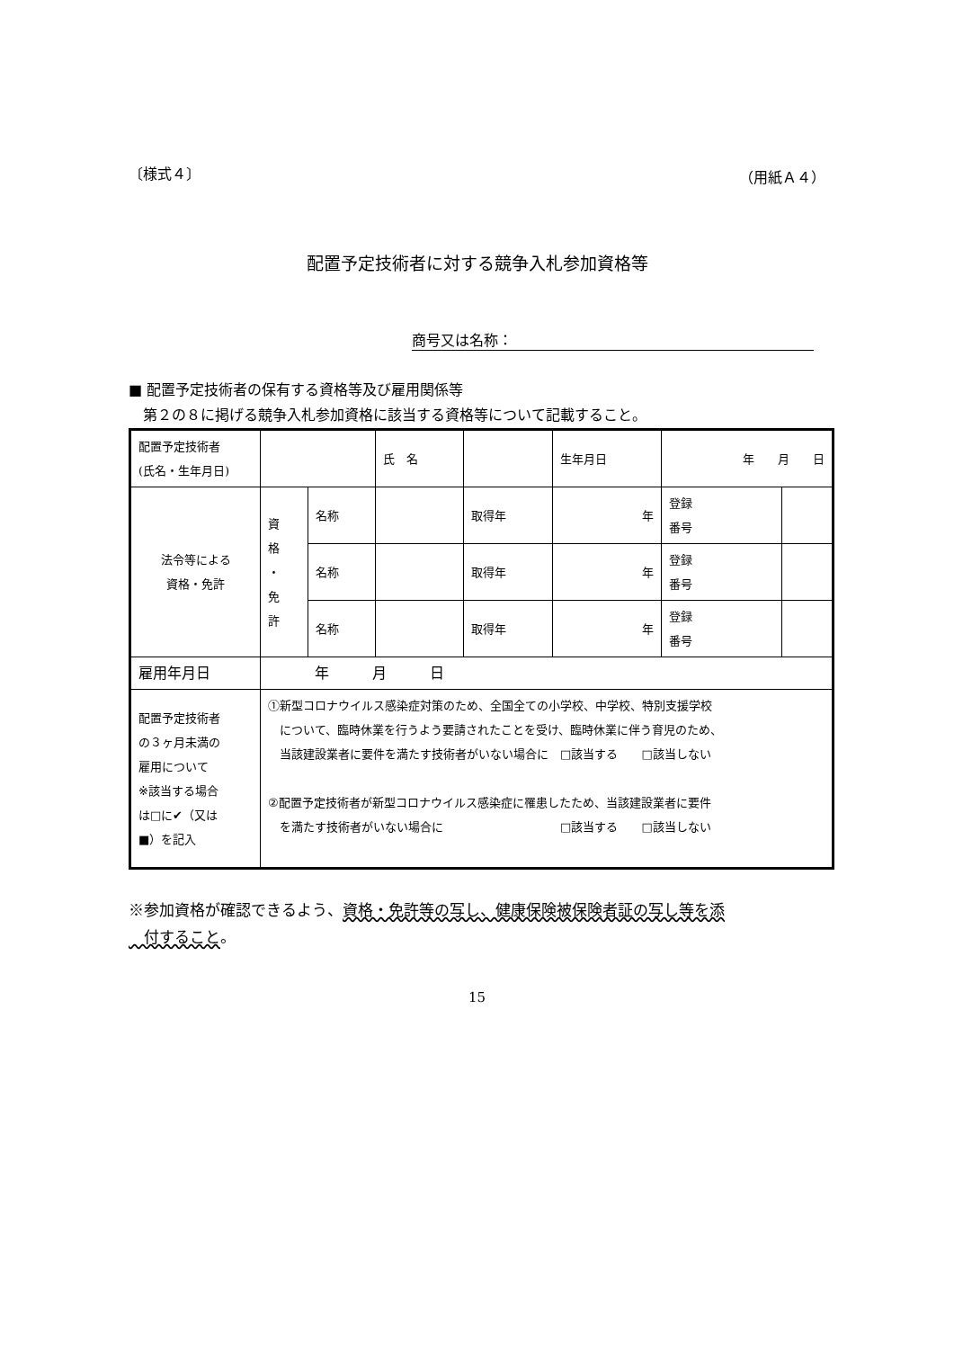〔様式４〕 （用紙Ａ４）
配置予定技術者に対する競争入札参加資格等
商号又は名称：
■ 配置予定技術者の保有する資格等及び雇用関係等
　第２の８に掲げる競争入札参加資格に該当する資格等について記載すること。
| 配置予定技術者 (氏名・生年月日) | | | 氏 名 | | | 生年月日 | 年 月 日 | |
| 法令等による 資格・免許 | 資 格 ・ 免 許 | 名称 | | | 取得年 | 年 | 登録 番号 | |
| | | 名称 | | | 取得年 | 年 | 登録 番号 | |
| | | 名称 | | | 取得年 | 年 | 登録 番号 | |
| 雇用年月日 | 年 月 日 | | | | | | | |
| 配置予定技術者 の３ヶ月未満の 雇用について ※該当する場合 は□に✔（又は ■）を記入 | ①新型コロナウイルス感染症対策のため、全国全ての小学校、中学校、特別支援学校 について、臨時休業を行うよう要請されたことを受け、臨時休業に伴う育児のため、 当該建設業者に要件を満たす技術者がいない場合に □該当する □該当しない ②配置予定技術者が新型コロナウイルス感染症に罹患したため、当該建設業者に要件 を満たす技術者がいない場合に □該当する □該当しない | | | | | | | |
※参加資格が確認できるよう、資格・免許等の写し、健康保険被保険者証の写し等を添
　付すること。
15